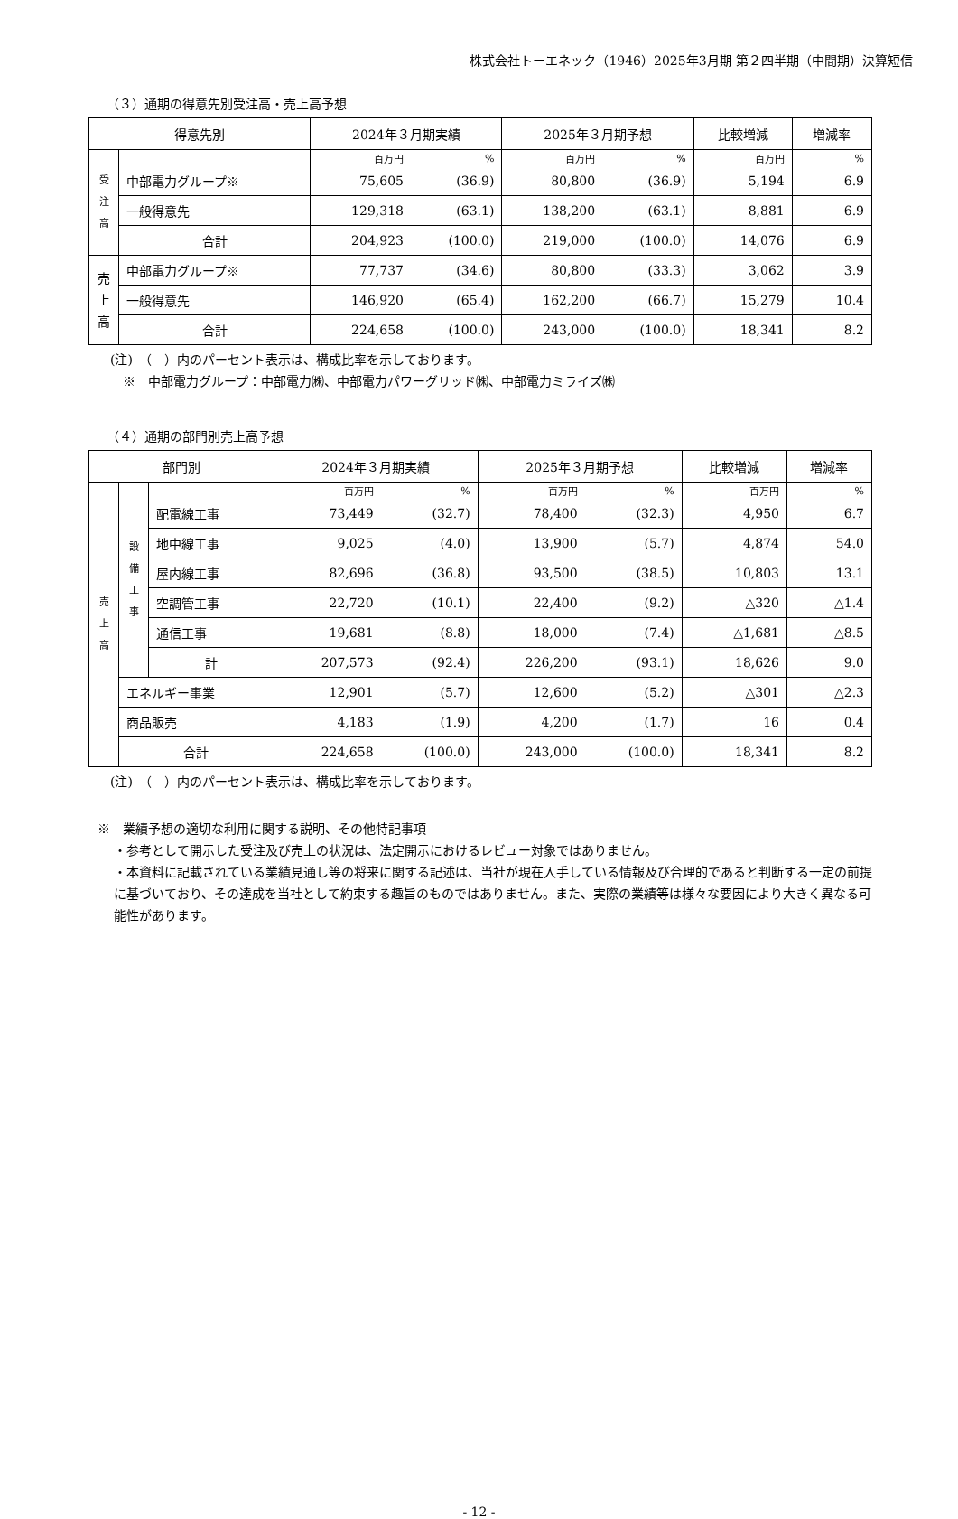株式会社トーエネック（1946）2025年3月期 第２四半期（中間期）決算短信
（３）通期の得意先別受注高・売上高予想
| 得意先別 | | 2024年３月期実績 | | 2025年３月期予想 | | 比較増減 | 増減率 |
| --- | --- | --- | --- | --- | --- | --- | --- |
| 受 注 高 | | 百万円 | % | 百万円 | % | 百万円 | % |
| | 中部電力グループ※ | 75,605 | (36.9) | 80,800 | (36.9) | 5,194 | 6.9 |
| | 一般得意先 | 129,318 | (63.1) | 138,200 | (63.1) | 8,881 | 6.9 |
| | 合計 | 204,923 | (100.0) | 219,000 | (100.0) | 14,076 | 6.9 |
| 売 上 高 | 中部電力グループ※ | 77,737 | (34.6) | 80,800 | (33.3) | 3,062 | 3.9 |
| | 一般得意先 | 146,920 | (65.4) | 162,200 | (66.7) | 15,279 | 10.4 |
| | 合計 | 224,658 | (100.0) | 243,000 | (100.0) | 18,341 | 8.2 |
(注)　（　）内のパーセント表示は、構成比率を示しております。
　※　中部電力グループ：中部電力㈱、中部電力パワーグリッド㈱、中部電力ミライズ㈱
（４）通期の部門別売上高予想
| 部門別 | | | 2024年３月期実績 | | 2025年３月期予想 | | 比較増減 | 増減率 |
| --- | --- | --- | --- | --- | --- | --- | --- | --- |
| 売 上 高 | 設 備 工 事 | | 百万円 | % | 百万円 | % | 百万円 | % |
| | | 配電線工事 | 73,449 | (32.7) | 78,400 | (32.3) | 4,950 | 6.7 |
| | | 地中線工事 | 9,025 | (4.0) | 13,900 | (5.7) | 4,874 | 54.0 |
| | | 屋内線工事 | 82,696 | (36.8) | 93,500 | (38.5) | 10,803 | 13.1 |
| | | 空調管工事 | 22,720 | (10.1) | 22,400 | (9.2) | △320 | △1.4 |
| | | 通信工事 | 19,681 | (8.8) | 18,000 | (7.4) | △1,681 | △8.5 |
| | | 計 | 207,573 | (92.4) | 226,200 | (93.1) | 18,626 | 9.0 |
| | エネルギー事業 | | 12,901 | (5.7) | 12,600 | (5.2) | △301 | △2.3 |
| | 商品販売 | | 4,183 | (1.9) | 4,200 | (1.7) | 16 | 0.4 |
| | 合計 | | 224,658 | (100.0) | 243,000 | (100.0) | 18,341 | 8.2 |
(注)　（　）内のパーセント表示は、構成比率を示しております。
※　業績予想の適切な利用に関する説明、その他特記事項
・参考として開示した受注及び売上の状況は、法定開示におけるレビュー対象ではありません。
・本資料に記載されている業績見通し等の将来に関する記述は、当社が現在入手している情報及び合理的であると判断する一定の前提に基づいており、その達成を当社として約束する趣旨のものではありません。また、実際の業績等は様々な要因により大きく異なる可能性があります。
- 12 -